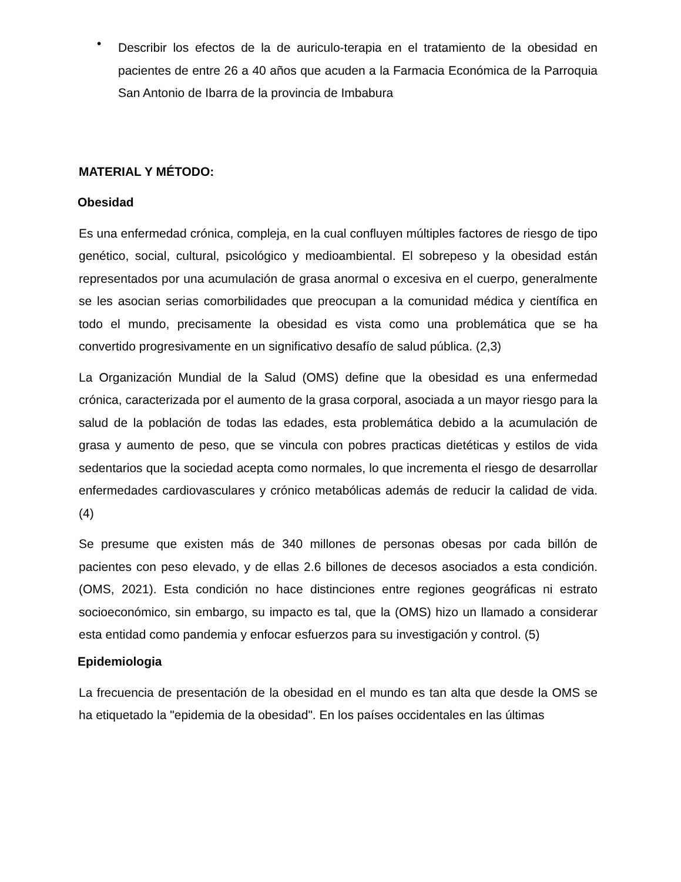•
Describir los efectos de la de auriculo-terapia en el tratamiento de la obesidad en pacientes de entre 26 a 40 años que acuden a la Farmacia Económica de la Parroquia San Antonio de Ibarra de la provincia de Imbabura
MATERIAL Y MÉTODO:
Obesidad
Es una enfermedad crónica, compleja, en la cual confluyen múltiples factores de riesgo de tipo genético, social, cultural, psicológico y medioambiental. El sobrepeso y la obesidad están representados por una acumulación de grasa anormal o excesiva en el cuerpo, generalmente se les asocian serias comorbilidades que preocupan a la comunidad médica y científica en todo el mundo, precisamente la obesidad es vista como una problemática que se ha convertido progresivamente en un significativo desafío de salud pública. (2,3)
La Organización Mundial de la Salud (OMS) define que la obesidad es una enfermedad crónica, caracterizada por el aumento de la grasa corporal, asociada a un mayor riesgo para la salud de la población de todas las edades, esta problemática debido a la acumulación de grasa y aumento de peso, que se vincula con pobres practicas dietéticas y estilos de vida sedentarios que la sociedad acepta como normales, lo que incrementa el riesgo de desarrollar enfermedades cardiovasculares y crónico metabólicas además de reducir la calidad de vida. (4)
Se presume que existen más de 340 millones de personas obesas por cada billón de pacientes con peso elevado, y de ellas 2.6 billones de decesos asociados a esta condición. (OMS, 2021). Esta condición no hace distinciones entre regiones geográficas ni estrato socioeconómico, sin embargo, su impacto es tal, que la (OMS) hizo un llamado a considerar esta entidad como pandemia y enfocar esfuerzos para su investigación y control. (5)
Epidemiologia
La frecuencia de presentación de la obesidad en el mundo es tan alta que desde la OMS se ha etiquetado la "epidemia de la obesidad". En los países occidentales en las últimas